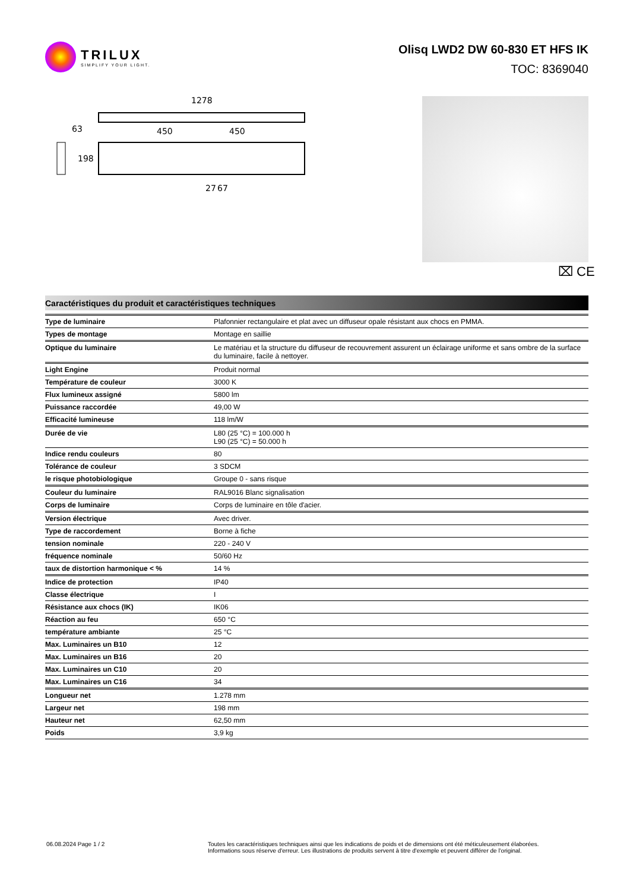TRILUX
SIMPLIFY YOUR LIGHT.
Olisq LWD2 DW 60-830 ET HFS IK
TOC: 8369040
1278
63
450
450
198
27
67
⌧ CE
Caractéristiques du produit et caractéristiques techniques
| Type de luminaire | Plafonnier rectangulaire et plat avec un diffuseur opale résistant aux chocs en PMMA. |
| Types de montage | Montage en saillie |
| Optique du luminaire | Le matériau et la structure du diffuseur de recouvrement assurent un éclairage uniforme et sans ombre de la surface du luminaire, facile à nettoyer. |
| Light Engine | Produit normal |
| Température de couleur | 3000 K |
| Flux lumineux assigné | 5800 lm |
| Puissance raccordée | 49,00 W |
| Efficacité lumineuse | 118 lm/W |
| Durée de vie | L80 (25 °C) = 100.000 h L90 (25 °C) = 50.000 h |
| Indice rendu couleurs | 80 |
| Tolérance de couleur | 3 SDCM |
| le risque photobiologique | Groupe 0 - sans risque |
| Couleur du luminaire | RAL9016 Blanc signalisation |
| Corps de luminaire | Corps de luminaire en tôle d'acier. |
| Version électrique | Avec driver. |
| Type de raccordement | Borne à fiche |
| tension nominale | 220 - 240 V |
| fréquence nominale | 50/60 Hz |
| taux de distortion harmonique < % | 14 % |
| Indice de protection | IP40 |
| Classe électrique | I |
| Résistance aux chocs (IK) | IK06 |
| Réaction au feu | 650 °C |
| température ambiante | 25 °C |
| Max. Luminaires un B10 | 12 |
| Max. Luminaires un B16 | 20 |
| Max. Luminaires un C10 | 20 |
| Max. Luminaires un C16 | 34 |
| Longueur net | 1.278 mm |
| Largeur net | 198 mm |
| Hauteur net | 62,50 mm |
| Poids | 3,9 kg |
06.08.2024 Page 1 / 2 Toutes les caractéristiques techniques ainsi que les indications de poids et de dimensions ont été méticuleusement élaborées.
Informations sous réserve d'erreur. Les illustrations de produits servent à titre d'exemple et peuvent différer de l'original.